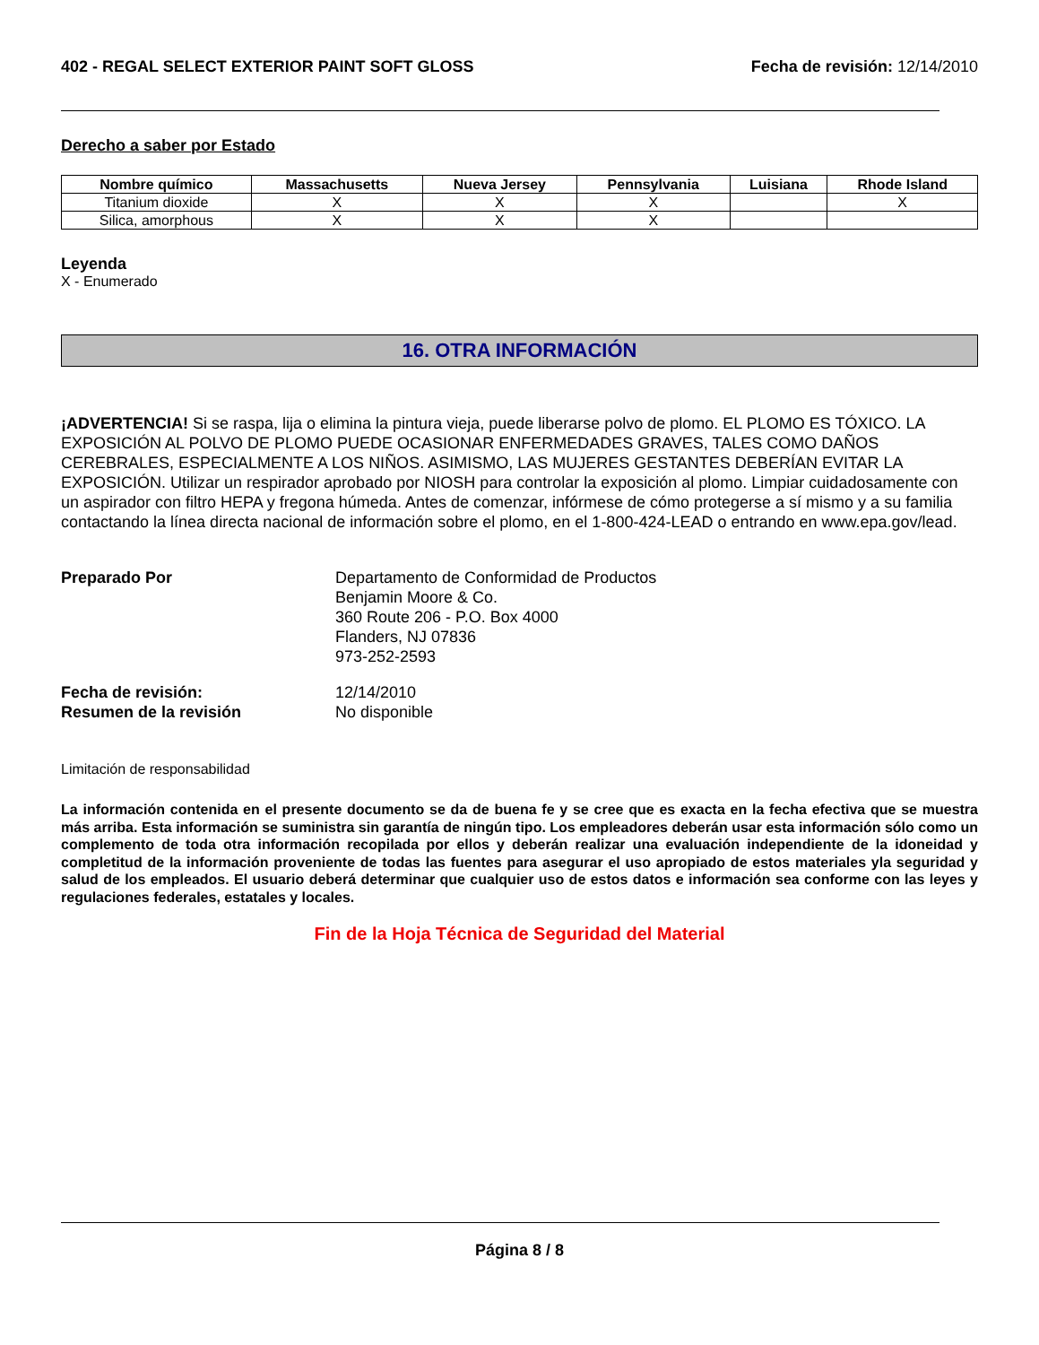402 - REGAL SELECT EXTERIOR PAINT SOFT GLOSS
Fecha de revisión: 12/14/2010
Derecho a saber por Estado
| Nombre químico | Massachusetts | Nueva Jersey | Pennsylvania | Luisiana | Rhode Island |
| --- | --- | --- | --- | --- | --- |
| Titanium dioxide | X | X | X | | X |
| Silica, amorphous | X | X | X | | |
Leyenda
X - Enumerado
16. OTRA INFORMACIÓN
¡ADVERTENCIA! Si se raspa, lija o elimina la pintura vieja, puede liberarse polvo de plomo. EL PLOMO ES TÓXICO. LA EXPOSICIÓN AL POLVO DE PLOMO PUEDE OCASIONAR ENFERMEDADES GRAVES, TALES COMO DAÑOS CEREBRALES, ESPECIALMENTE A LOS NIÑOS. ASIMISMO, LAS MUJERES GESTANTES DEBERÍAN EVITAR LA EXPOSICIÓN. Utilizar un respirador aprobado por NIOSH para controlar la exposición al plomo. Limpiar cuidadosamente con un aspirador con filtro HEPA y fregona húmeda. Antes de comenzar, infórmese de cómo protegerse a sí mismo y a su familia contactando la línea directa nacional de información sobre el plomo, en el 1-800-424-LEAD o entrando en www.epa.gov/lead.
Preparado Por
Departamento de Conformidad de Productos
Benjamin Moore & Co.
360 Route 206 - P.O. Box 4000
Flanders, NJ 07836
973-252-2593
Fecha de revisión:
12/14/2010
Resumen de la revisión
No disponible
Limitación de responsabilidad
La información contenida en el presente documento se da de buena fe y se cree que es exacta en la fecha efectiva que se muestra más arriba. Esta información se suministra sin garantía de ningún tipo. Los empleadores deberán usar esta información sólo como un complemento de toda otra información recopilada por ellos y deberán realizar una evaluación independiente de la idoneidad y completitud de la información proveniente de todas las fuentes para asegurar el uso apropiado de estos materiales yla seguridad y salud de los empleados. El usuario deberá determinar que cualquier uso de estos datos e información sea conforme con las leyes y regulaciones federales, estatales y locales.
Fin de la Hoja Técnica de Seguridad del Material
Página 8 / 8